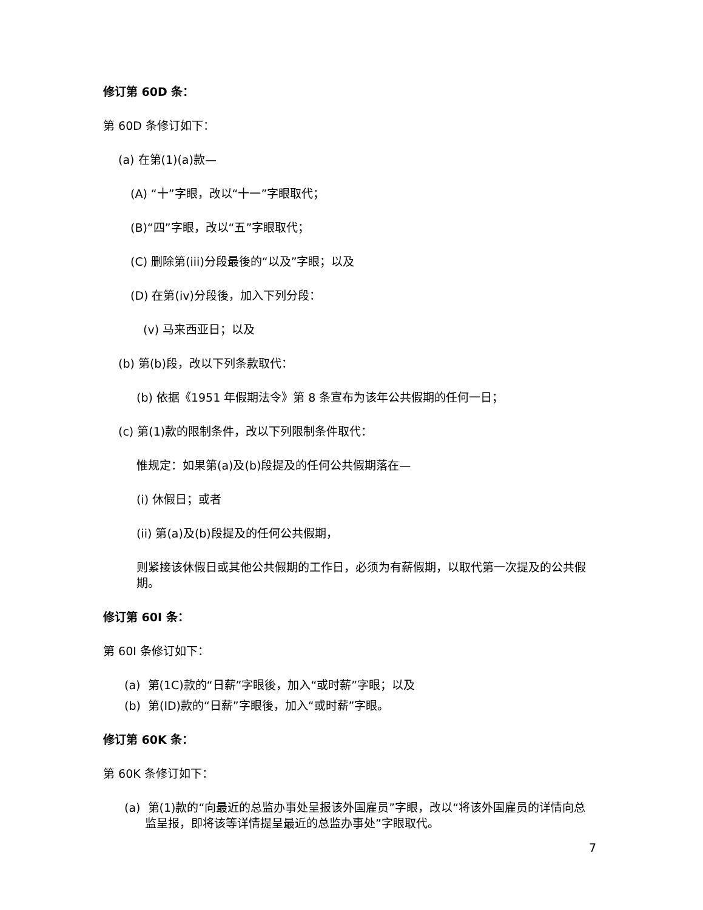修订第 60D 条：
第 60D 条修订如下：
(a) 在第(1)(a)款—
(A) “十”字眼，改以“十一”字眼取代；
(B)“四”字眼，改以“五”字眼取代；
(C) 删除第(iii)分段最後的“以及”字眼；以及
(D) 在第(iv)分段後，加入下列分段：
(v) 马来西亚日；以及
(b) 第(b)段，改以下列条款取代：
(b) 依据《1951 年假期法令》第 8 条宣布为该年公共假期的任何一日；
(c) 第(1)款的限制条件，改以下列限制条件取代：
惟规定：如果第(a)及(b)段提及的任何公共假期落在—
(i) 休假日；或者
(ii) 第(a)及(b)段提及的任何公共假期，
则紧接该休假日或其他公共假期的工作日，必须为有薪假期，以取代第一次提及的公共假期。
修订第 60I 条：
第 60I 条修订如下：
(a) 第(1C)款的“日薪”字眼後，加入“或时薪”字眼；以及
(b) 第(ID)款的“日薪”字眼後，加入“或时薪”字眼。
修订第 60K 条：
第 60K 条修订如下：
(a) 第(1)款的“向最近的总监办事处呈报该外国雇员”字眼，改以“将该外国雇员的详情向总监呈报，即将该等详情提呈最近的总监办事处”字眼取代。
7